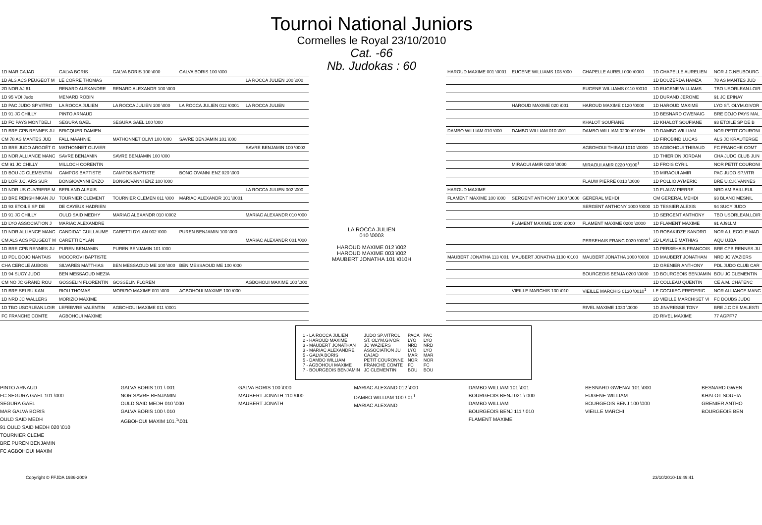Tournoi National Juniors
Cormelles le Royal 23/10/2010
Cat. -66
Nb. Judokas : 60
| 1D MAR CAJAD | GALVA BORIS | GALVA BORIS 100 \000 | GALVA BORIS 100 \000 | |
| 1D ALS ACS PEUGEOT M | LE CORRE THOMAS | | | LA ROCCA JULIEN 100 \000 |
| 2D NOR AJ 61 | RENARD ALEXANDRE | RENARD ALEXANDR 100 \000 | | |
| 1D 95 VOI Judo | MENARD ROBIN | | | |
| 1D PAC JUDO SP.VITRO | LA ROCCA JULIEN | LA ROCCA JULIEN 100 \000 | LA ROCCA JULIEN 012 \0001 | LA ROCCA JULIEN |
| 1D 91 JC CHILLY | PINTO ARNAUD | | | |
| 1D FC PAYS MONTBELI | SEGURA GAEL | SEGURA GAEL 100 \000 | | |
| 1D BRE CPB RENNES JU | BRICQUER DAMIEN | | | |
| CM 78 AS MANTES JUD | FALL MAAHNIE | MATHONNET OLIVI 100 \000 | SAVRE BENJAMIN 101 \000 | |
| 1D BRE JUDO ARGOËT G | MATHONNET OLIVIER | | | SAVRE BENJAMIN 100 \0003 |
| 1D NOR ALLIANCE MANC | SAVRE BENJAMIN | SAVRE BENJAMIN 100 \000 | | |
| CM 91 JC CHILLY | MILLOCH CORENTIN | | | |
| 1D BOU JC CLEMENTIN | CAMPOS BAPTISTE | CAMPOS BAPTISTE | BONGIOVANNI ENZ 020 \000 | |
| 1D LOR J.C. ARS SUR | BONGIOVANNI ENZO | BONGIOVANNI ENZ 100 \000 | | |
| 1D NOR US OUVRIERE M | BERLAND ALEXIS | | | LA ROCCA JULIEN 002 \000 |
| 1D BRE RENSHINKAN JU | TOURNIER CLEMENT | TOURNIER CLEMEN 011 \000 | MARIAC ALEXANDR 101 \0001 | |
| 1D 93 ETOILE SP DE | DE CAYEUX HADRIEN | | | |
| 1D 91 JC CHILLY | OULD SAID MEDHY | MARIAC ALEXANDR 010 \0002 | | MARIAC ALEXANDR 010 \000 |
| 1D LYO ASSOCIATION J | MARIAC ALEXANDRE | | | |
| 1D NOR ALLIANCE MANC | CANDIDAT GUILLAUME | CARETTI DYLAN 002 \000 | PUREN BENJAMIN 100 \000 | |
| CM ALS ACS PEUGEOT M | CARETTI DYLAN | | | MARIAC ALEXANDR 001 \000 |
| 1D BRE CPB RENNES JU | PUREN BENJAMIN | PUREN BENJAMIN 101 \000 | | |
| 1D PDL DOJO NANTAIS | MOCOROVI BAPTISTE | | | |
| CHA CERCLE AUBOIS | SILVARES MATTHIAS | BEN MESSAOUD ME 100 \000 | BEN MESSAOUD ME 100 \000 | |
| 1D 94 SUCY JUDO | BEN MESSAOUD MEZIA | | | |
| CM NO JC GRAND ROU | GOSSELIN FLORENTIN | GOSSELIN FLOREN | | AGBOHOUI MAXIME 100 \000 |
| 1D BRE SEI BU KAN | RIOU THOMAS | MORIZIO MAXIME 001 \000 | AGBOHOUI MAXIME 100 \000 | |
| 1D NRD JC WALLERS | MORIZIO MAXIME | | | |
| 1D TBO USORLEAN.LOIR | LEFEBVRE VALENTIN | AGBOHOUI MAXIME 011 \0001 | | |
| FC FRANCHE COMTE | AGBOHOUI MAXIME | | | |
LA ROCCA JULIEN
010 \0003
HAROUD MAXIME 012 \002
HAROUD MAXIME 003 \002
MAUBERT JONATHA 101 \010H
| HAROUD MAXIME 001 \0001 | EUGENE WILLIAMS 103 \000 | CHAPELLE AURELI 000 \0000 | 1D CHAPELLE AURELIEN | NOR J.C.NEUBOURG |
| | | | 1D BOUZERDA HAMZA | 78 AS MANTES JUD |
| | | EUGENE WILLIAMS 0110 \0010 | 1D EUGENE WILLIAMS | TBO USORLEAN.LOIR |
| | | | 1D DURAND JEROME | 91 JC EPINAY |
| | HAROUD MAXIME 020 \001 | HAROUD MAXIME 0120 \0000 | 1D HAROUD MAXIME | LYO ST. OLYM.GIVOR |
| | | | 1D BESNARD GWENAIG | BRE DOJO PAYS MAL |
| | | KHALOT SOUFIANE | 1D KHALOT SOUFIANE | 93 ETOILE SP DE B |
| DAMBO WILLIAM 010 \000 | DAMBO WILLIAM 010 \001 | DAMBO WILLIAM 0200 \0100H | 1D DAMBO WILLIAM | NOR PETIT COURONI |
| | | | 1D FIROBIND LUCAS | ALS JC KRAUTERGE |
| | | AGBOHOUI THIBAU 1010 \0000 | 1D AGBOHOUI THIBAUD | FC FRANCHE COMT |
| | | | 1D THIERION JORDAN | CHA JUDO CLUB JUN |
| | MIRAOUI AMIR 0200 \0000 | MIRAOUI AMIR 0220 \0100<sup>1</sup> | 1D FROIS CYRIL | NOR PETIT COURONI |
| | | | 1D MIRAOUI AMIR | PAC JUDO SP.VITR |
| | | FLAUW PIERRE 0010 \0000 | 1D POLLIO AYMERIC | BRE U.C.K.VANNES |
| HAROUD MAXIME | | | 1D FLAUW PIERRE | NRD AM BAILLEUL |
| FLAMENT MAXIME 100 \000 | SERGENT ANTHONY 1000 \0000 | GERERAL MEHDI | CM GERERAL MEHDI | 93 BLANC MESNIL |
| | | SERGENT ANTHONY 1000 \0000 | 1D TESSIER ALEXIS | 94 SUCY JUDO |
| | | | 1D SERGENT ANTHONY | TBO USORLEAN.LOIR |
| | FLAMENT MAXIME 1000 \0000 | FLAMENT MAXIME 0200 \0000 | 1D FLAMENT MAXIME | 91 AJ91LM |
| | | | 1D ROBAKIDZE SANDRO | NOR A.L.ECOLE MAD |
| | | PERSEHAIS FRANC 0020 \0000<sup>1</sup> | 2D LAVILLE MATHIAS | AQU UJBA |
| | | | 1D PERSEHAIS FRANCOIS | BRE CPB RENNES JU |
| MAUBERT JONATHA 113 \001 | MAUBERT JONATHA 1100 \0100 | MAUBERT JONATHA 1000 \0000 | 1D MAUBERT JONATHAN | NRD JC WAZIERS |
| | | | 1D GRENIER ANTHONY | PDL JUDO CLUB CAR |
| | | BOURGEOIS BENJA 0200 \0000 | 1D BOURGEOIS BENJAMIN | BOU JC CLEMENTIN |
| | | | 1D COLLEAU QUENTIN | CE A.M. CHATENC |
| | VIEILLE MARCHIS 130 \010 | VIEILLE MARCHIS 0130 \0010<sup>1</sup> | LE COGUIEG FREDERIC | NOR ALLIANCE MANC |
| | | | 2D VIEILLE MARCHISET VI | FC DOUBS JUDO |
| | | RIVEL MAXIME 1030 \0000 | 1D JINVRESSE TONY | BRE J.C DE MALESTI |
| | | | 2D RIVEL MAXIME | 77 AGPF77 |
| 1 - LA ROCCA JULIEN | JUDO SP.VITROL | PACA | PAC |
| 2 - HAROUD MAXIME | ST. OLYM.GIVOR | LYO | LYO |
| 3 - MAUBERT JONATHAN | JC WAZIERS | NRD | NRD |
| 3 - MARIAC ALEXANDRE | ASSOCIATION JU | LYO | LYO |
| 5 - GALVA BORIS | CAJAD | MAR | MAR |
| 5 - DAMBO WILLIAM | PETIT COURONNE | NOR | NOR |
| 7 - AGBOHOUI MAXIME | FRANCHE COMTE | FC | FC |
| 7 - BOURGEOIS BENJAMIN | JC CLEMENTIN | BOU | BOU |
PINTO ARNAUD
FC SEGURA GAEL 101 \000
SEGURA GAEL
MAR GALVA BORIS
OULD SAID MEDH
91 OULD SAID MEDH 020 \010
TOURNIER CLEME
BRE PUREN BENJAMIN
FC AGBOHOUI MAXIM
GALVA BORIS 101 \ 001
NOR SAVRE BENJAMIN
OULD SAID MEDH 010 \000
GALVA BORIS 100 \ 010
AGBOHOUI MAXIM 101.<sup>1</sup>\001
GALVA BORIS 100 \000
MAUBERT JONATH 110 \000
MAUBERT JONATH
MARIAC ALEXAND 012 \000
DAMBO WILLIAM 100 \ 01<sup>1</sup>
MARIAC ALEXAND
DAMBO WILLIAM 101 \001
BOURGEOIS BENJ 021 \ 000
DAMBO WILLIAM
BOURGEOIS BENJ 111 \ 010
FLAMENT MAXIME
BESNARD GWENAI 101 \000
EUGENE WILLIAM
BOURGEOIS BENJ 100 \000
VIEILLE MARCHI
BESNARD GWEN
KHALOT SOUFIA
GRENIER ANTHO
BOURGEOIS BEN
Copyright © FFJDA 1986-2009 23/10/2010-16:49:41